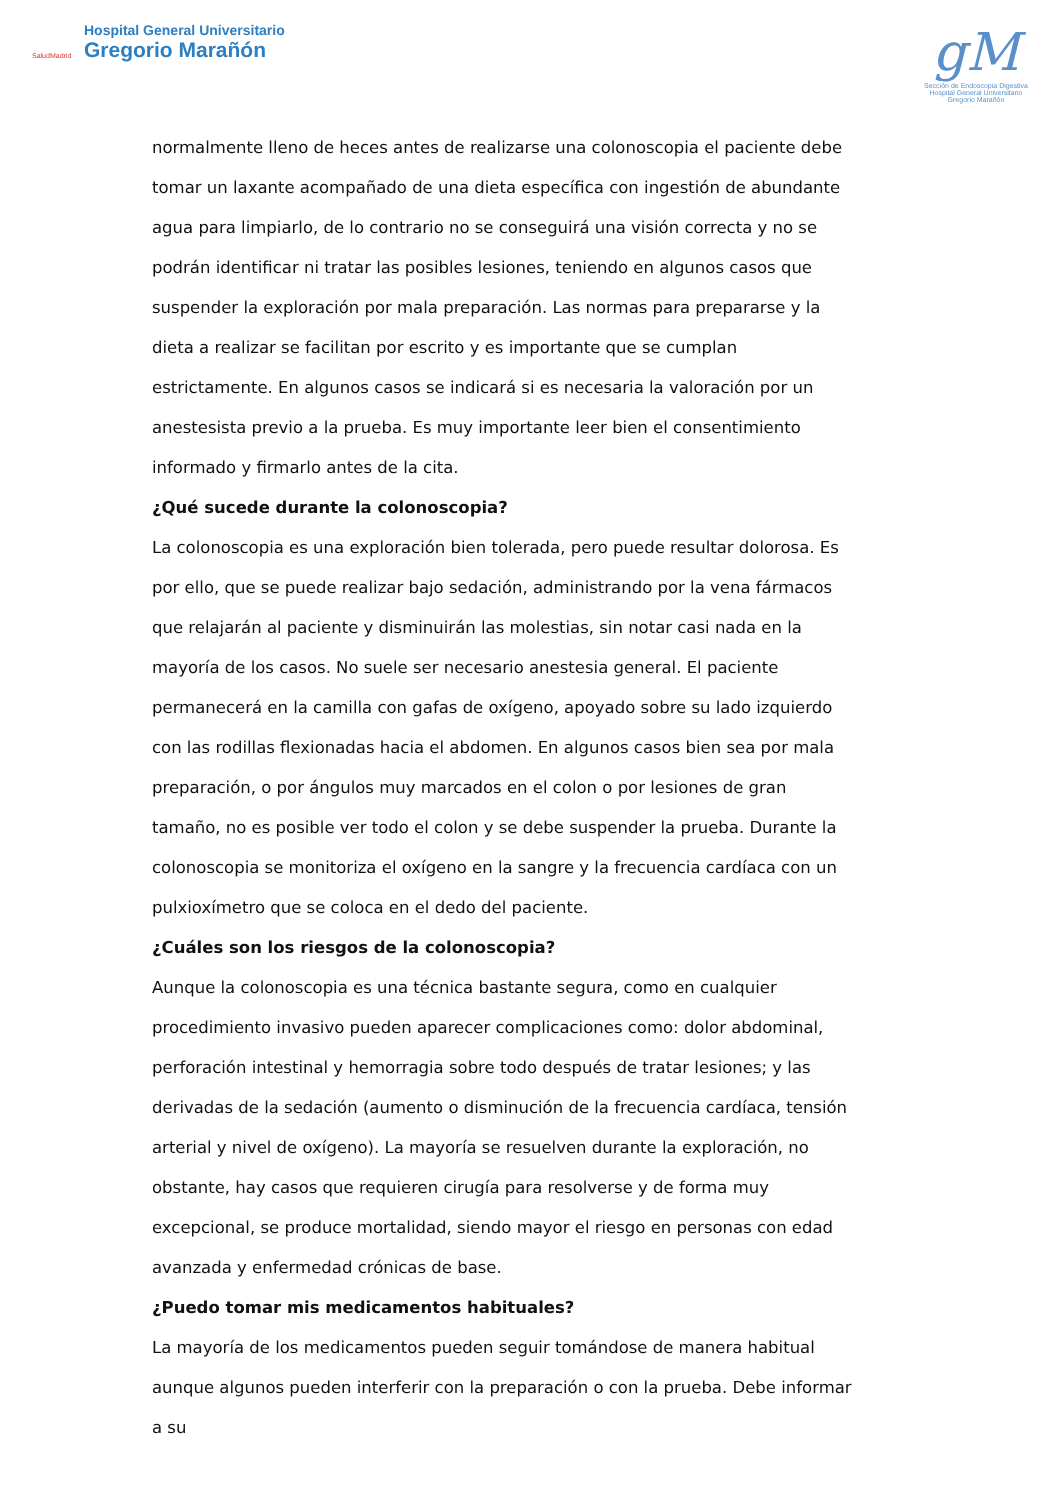SaludMadrid
Hospital General Universitario
Gregorio Marañón
gM
Sección de Endoscopia Digestiva
Hospital General Universitario Gregorio Marañón
normalmente lleno de heces antes de realizarse una colonoscopia el paciente debe tomar un laxante acompañado de una dieta específica con ingestión de abundante agua para limpiarlo, de lo contrario no se conseguirá una visión correcta y no se podrán identificar ni tratar las posibles lesiones, teniendo en algunos casos que suspender la exploración por mala preparación. Las normas para prepararse y la dieta a realizar se facilitan por escrito y es importante que se cumplan estrictamente. En algunos casos se indicará si es necesaria la valoración por un anestesista previo a la prueba. Es muy importante leer bien el consentimiento informado y firmarlo antes de la cita.
¿Qué sucede durante la colonoscopia?
La colonoscopia es una exploración bien tolerada, pero puede resultar dolorosa. Es por ello, que se puede realizar bajo sedación, administrando por la vena fármacos que relajarán al paciente y disminuirán las molestias, sin notar casi nada en la mayoría de los casos. No suele ser necesario anestesia general. El paciente permanecerá en la camilla con gafas de oxígeno, apoyado sobre su lado izquierdo con las rodillas flexionadas hacia el abdomen. En algunos casos bien sea por mala preparación, o por ángulos muy marcados en el colon o por lesiones de gran tamaño, no es posible ver todo el colon y se debe suspender la prueba. Durante la colonoscopia se monitoriza el oxígeno en la sangre y la frecuencia cardíaca con un pulxioxímetro que se coloca en el dedo del paciente.
¿Cuáles son los riesgos de la colonoscopia?
Aunque la colonoscopia es una técnica bastante segura, como en cualquier procedimiento invasivo pueden aparecer complicaciones como: dolor abdominal, perforación intestinal y hemorragia sobre todo después de tratar lesiones; y las derivadas de la sedación (aumento o disminución de la frecuencia cardíaca, tensión arterial y nivel de oxígeno). La mayoría se resuelven durante la exploración, no obstante, hay casos que requieren cirugía para resolverse y de forma muy excepcional, se produce mortalidad, siendo mayor el riesgo en personas con edad avanzada y enfermedad crónicas de base.
¿Puedo tomar mis medicamentos habituales?
La mayoría de los medicamentos pueden seguir tomándose de manera habitual aunque algunos pueden interferir con la preparación o con la prueba. Debe informar a su